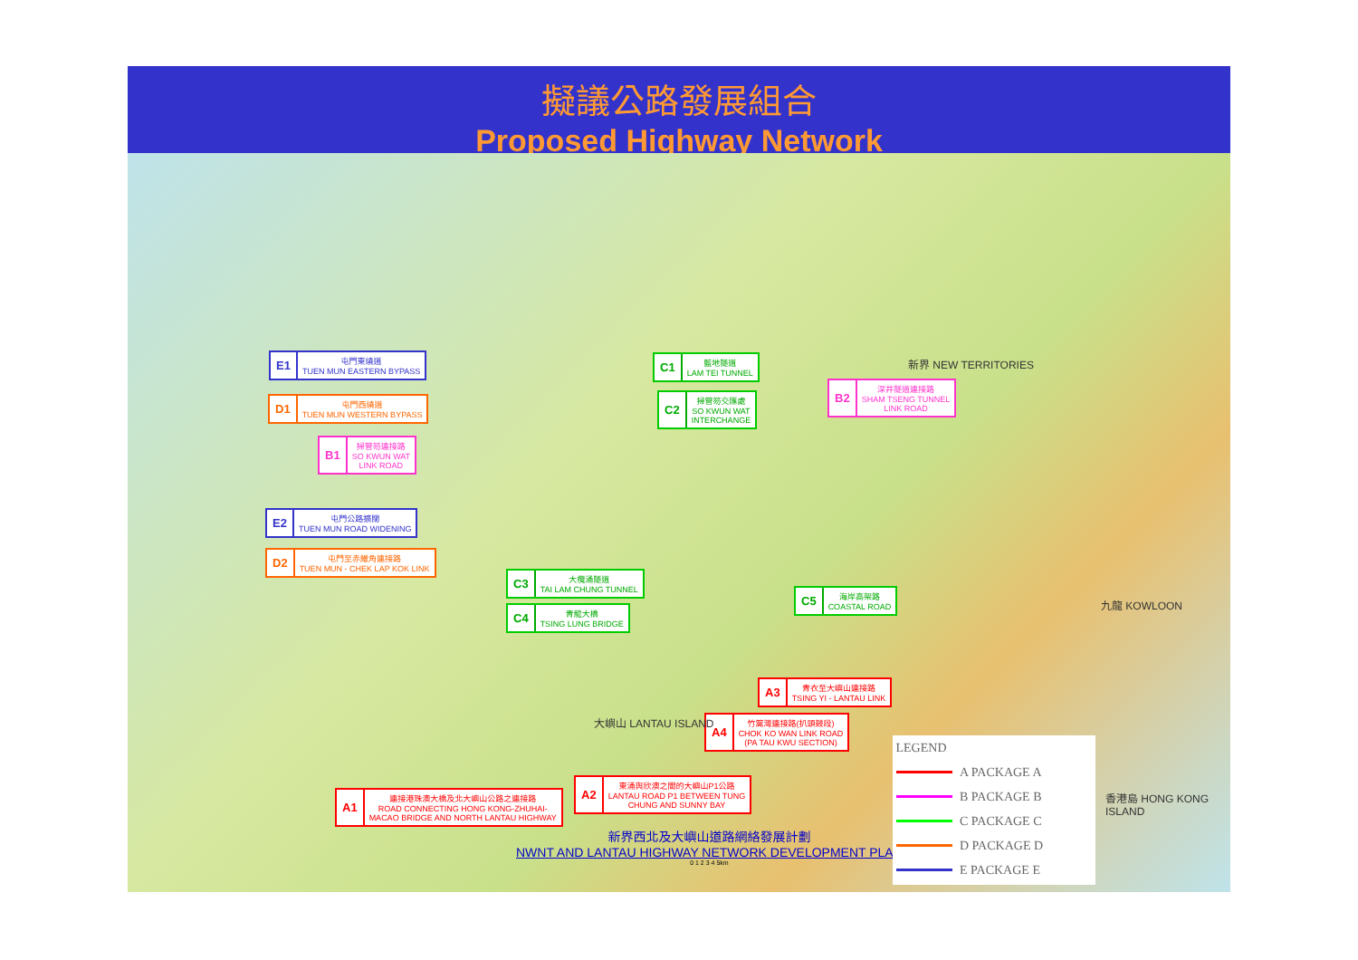擬議公路發展組合
Proposed Highway Network
E1 屯門東繞道
TUEN MUN EASTERN BYPASS
D1 屯門西繞道
TUEN MUN WESTERN BYPASS
B1 掃管笏連接路
SO KWUN WAT
LINK ROAD
E2 屯門公路擴闊
TUEN MUN ROAD WIDENING
D2 屯門至赤鱲角連接路
TUEN MUN - CHEK LAP KOK LINK
C1 藍地隧道
LAM TEI TUNNEL
C2 掃管笏交匯處
SO KWUN WAT
INTERCHANGE
B2 深井隧道連接路
SHAM TSENG TUNNEL
LINK ROAD
C3 大欖涌隧道
TAI LAM CHUNG TUNNEL
C4 青龍大橋
TSING LUNG BRIDGE
C5 海岸高架路
COASTAL ROAD
A3 青衣至大嶼山連接路
TSING YI - LANTAU LINK
A4 竹篙灣連接路(扒頭鼓段)
CHOK KO WAN LINK ROAD
(PA TAU KWU SECTION)
A2 東涌與欣澳之間的大嶼山P1公路
LANTAU ROAD P1 BETWEEN TUNG
CHUNG AND SUNNY BAY
A1 連接港珠澳大橋及北大嶼山公路之連接路
ROAD CONNECTING HONG KONG-ZHUHAI-
MACAO BRIDGE AND NORTH LANTAU HIGHWAY
新界 NEW TERRITORIES
大嶼山 LANTAU ISLAND
九龍 KOWLOON
香港島 HONG KONG ISLAND
新界西北及大嶼山道路網絡發展計劃
NWNT AND LANTAU HIGHWAY NETWORK DEVELOPMENT PLAN
0 1 2 3 4 5km
LEGEND
A PACKAGE A
B PACKAGE B
C PACKAGE C
D PACKAGE D
E PACKAGE E